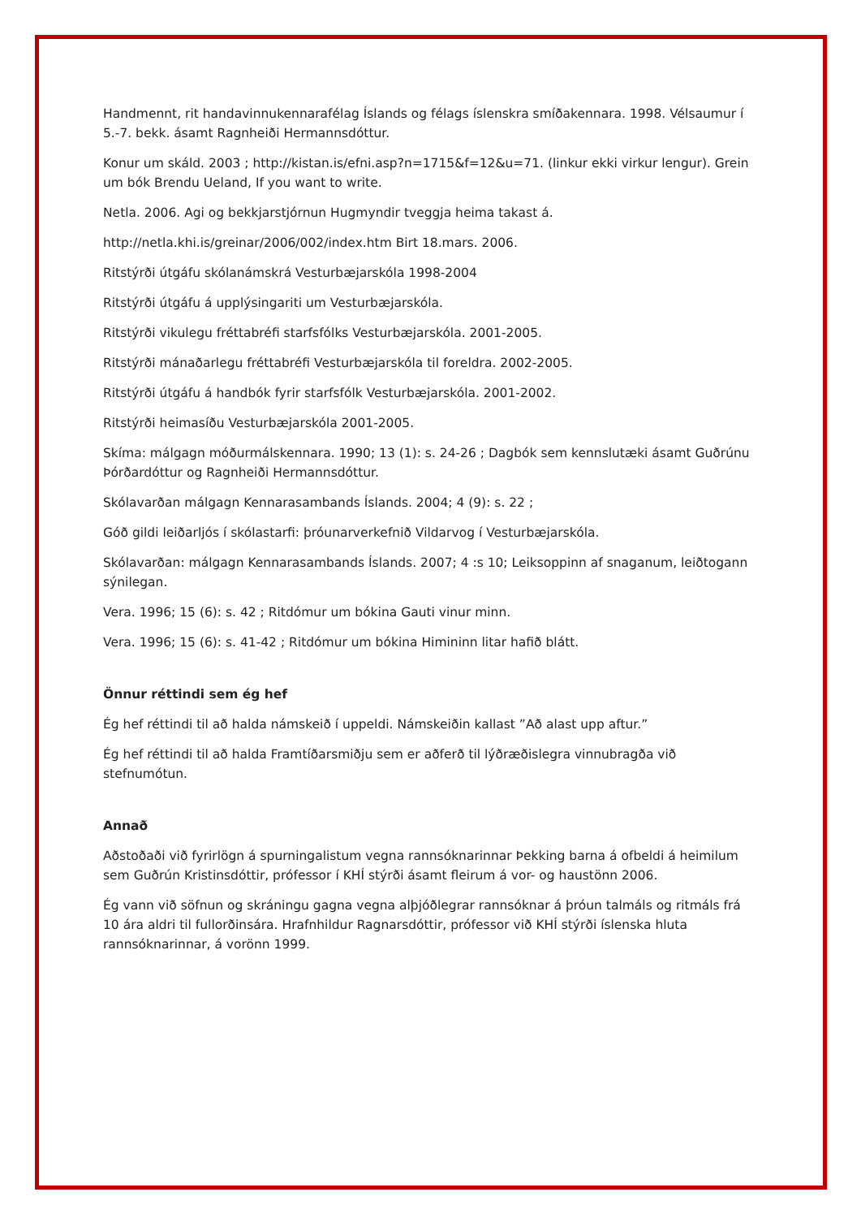Handmennt, rit handavinnukennarafélag Íslands og félags íslenskra smíðakennara. 1998. Vélsaumur í 5.-7. bekk. ásamt Ragnheiði Hermannsdóttur.
Konur um skáld. 2003 ; http://kistan.is/efni.asp?n=1715&f=12&u=71. (linkur ekki virkur lengur). Grein um bók Brendu Ueland, If you want to write.
Netla. 2006. Agi og bekkjarstjórnun Hugmyndir tveggja heima takast á.
http://netla.khi.is/greinar/2006/002/index.htm Birt 18.mars. 2006.
Ritstýrði útgáfu skólanámskrá Vesturbæjarskóla 1998-2004
Ritstýrði útgáfu á upplýsingariti um Vesturbæjarskóla.
Ritstýrði vikulegu fréttabréfi starfsfólks Vesturbæjarskóla. 2001-2005.
Ritstýrði mánaðarlegu fréttabréfi Vesturbæjarskóla til foreldra. 2002-2005.
Ritstýrði útgáfu á handbók fyrir starfsfólk Vesturbæjarskóla. 2001-2002.
Ritstýrði heimasíðu Vesturbæjarskóla 2001-2005.
Skíma: málgagn móðurmálskennara. 1990; 13 (1): s. 24-26 ; Dagbók sem kennslutæki ásamt Guðrúnu Þórðardóttur og Ragnheiði Hermannsdóttur.
Skólavarðan málgagn Kennarasambands Íslands. 2004; 4 (9): s. 22 ;
Góð gildi leiðarljós í skólastarfi: þróunarverkefnið Vildarvog í Vesturbæjarskóla.
Skólavarðan: málgagn Kennarasambands Íslands. 2007; 4 :s 10; Leiksoppinn af snaganum, leiðtogann sýnilegan.
Vera. 1996; 15 (6): s. 42 ; Ritdómur um bókina Gauti vinur minn.
Vera. 1996; 15 (6): s. 41-42 ; Ritdómur um bókina Himininn litar hafið blátt.
Önnur réttindi sem ég hef
Ég hef réttindi til að halda námskeið í uppeldi. Námskeiðin kallast ”Að alast upp aftur.”
Ég hef réttindi til að halda Framtíðarsmiðju sem er aðferð til lýðræðislegra vinnubragða við stefnumótun.
Annað
Aðstoðaði við fyrirlögn á spurningalistum vegna rannsóknarinnar Þekking barna á ofbeldi á heimilum sem Guðrún Kristinsdóttir, prófessor í KHÍ stýrði ásamt fleirum á vor- og haustönn 2006.
Ég vann við söfnun og skráningu gagna vegna alþjóðlegrar rannsóknar á þróun talmáls og ritmáls frá 10 ára aldri til fullorðinsára. Hrafnhildur Ragnarsdóttir, prófessor við KHÍ stýrði íslenska hluta rannsóknarinnar, á vorönn 1999.